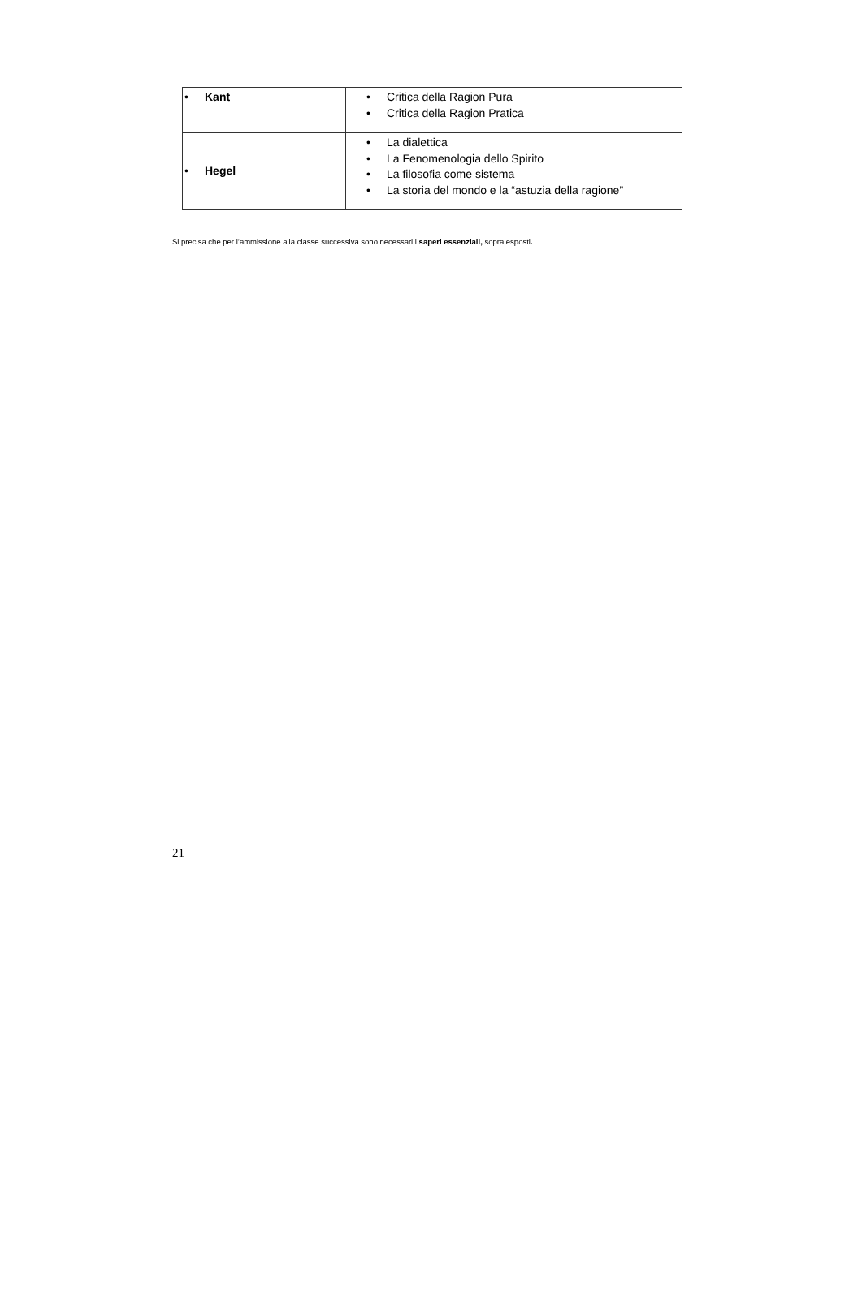| • Kant | • Critica della Ragion Pura • Critica della Ragion Pratica |
| • Hegel | • La dialettica • La Fenomenologia dello Spirito • La filosofia come sistema • La storia del mondo e la “astuzia della ragione” |
Si precisa che per l’ammissione alla classe successiva sono necessari i saperi essenziali, sopra esposti.
21